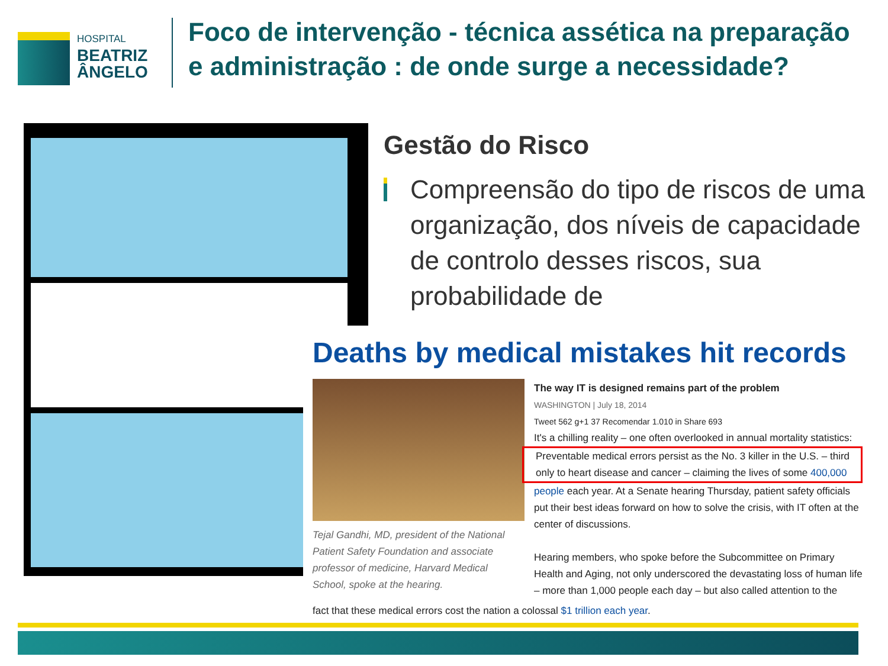HOSPITAL
BEATRIZ
ÂNGELO
Foco de intervenção - técnica assética na preparação e administração : de onde surge a necessidade?
Gestão do Risco
Compreensão do tipo de riscos de uma organização, dos níveis de capacidade de controlo desses riscos, sua probabilidade de
Deaths by medical mistakes hit records
Tejal Gandhi, MD, president of the National Patient Safety Foundation and associate professor of medicine, Harvard Medical School, spoke at the hearing.
The way IT is designed remains part of the problem
WASHINGTON | July 18, 2014
Tweet 562 g+1 37 Recomendar 1.010 in Share 693
It's a chilling reality – one often overlooked in annual mortality statistics:
Preventable medical errors persist as the No. 3 killer in the U.S. – third only to heart disease and cancer – claiming the lives of some 400,000
people each year. At a Senate hearing Thursday, patient safety officials put their best ideas forward on how to solve the crisis, with IT often at the center of discussions.
Hearing members, who spoke before the Subcommittee on Primary Health and Aging, not only underscored the devastating loss of human life – more than 1,000 people each day – but also called attention to the
fact that these medical errors cost the nation a colossal $1 trillion each year.